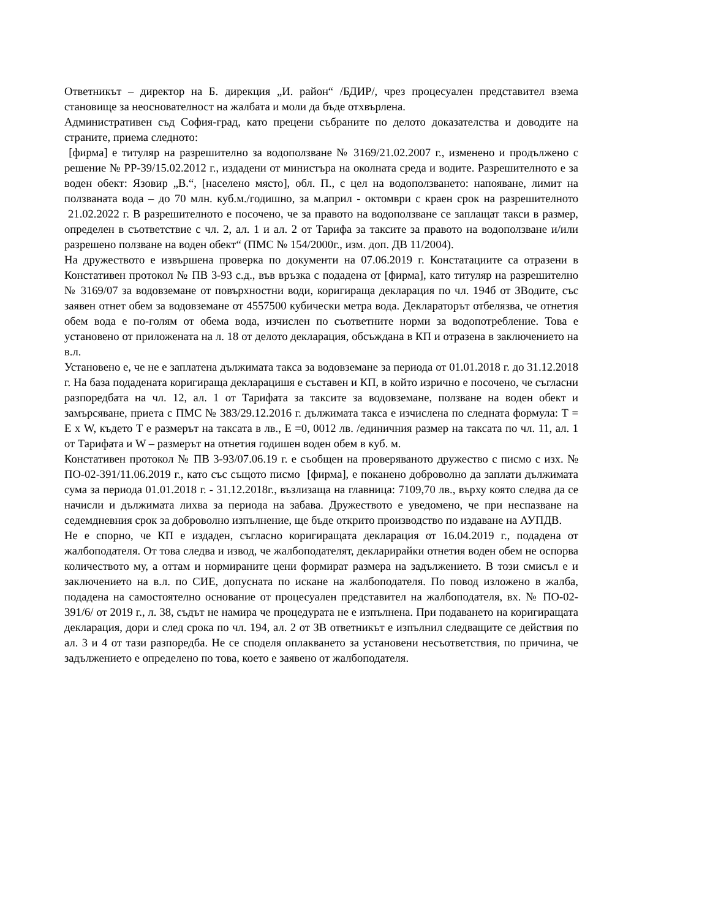Ответникът – директор на Б. дирекция „И. район“ /БДИР/, чрез процесуален представител взема становище за неоснователност на жалбата и моли да бъде отхвърлена.
Административен съд София-град, като прецени събраните по делото доказателства и доводите на страните, приема следното:
[фирма] е титуляр на разрешително за водоползване № 3169/21.02.2007 г., изменено и продължено с решение № РР-39/15.02.2012 г., издадени от министъра на околната среда и водите. Разрешителното е за воден обект: Язовир „В.“, [населено място], обл. П., с цел на водоползването: напояване, лимит на ползваната вода – до 70 млн. куб.м./годишно, за м.април - октомври с краен срок на разрешителното 21.02.2022 г. В разрешителното е посочено, че за правото на водоползване се заплащат такси в размер, определен в съответствие с чл. 2, ал. 1 и ал. 2 от Тарифа за таксите за правото на водоползване и/или разрешено ползване на воден обект“ (ПМС № 154/2000г., изм. доп. ДВ 11/2004).
На дружеството е извършена проверка по документи на 07.06.2019 г. Констатациите са отразени в Констативен протокол № ПВ 3-93 с.д., във връзка с подадена от [фирма], като титуляр на разрешително № 3169/07 за водовземане от повърхностни води, коригираща декларация по чл. 194б от ЗВодите, със заявен отнет обем за водовземане от 4557500 кубически метра вода. Деклараторът отбелязва, че отнетия обем вода е по-голям от обема вода, изчислен по съответните норми за водопотребление. Това е установено от приложената на л. 18 от делото декларация, обсъждана в КП и отразена в заключението на в.л.
Установено е, че не е заплатена дължимата такса за водовземане за периода от 01.01.2018 г. до 31.12.2018 г. На база подадената коригираща декларацишя е съставен и КП, в който изрично е посочено, че съгласни разпоредбата на чл. 12, ал. 1 от Тарифата за таксите за водовземане, ползване на воден обект и замърсяване, приета с ПМС № 383/29.12.2016 г. дължимата такса е изчислена по следната формула: Т = Е х W, където Т е размерът на таксата в лв., Е =0, 0012 лв. /единичния размер на таксата по чл. 11, ал. 1 от Тарифата и W – размерът на отнетия годишен воден обем в куб. м.
Констативен протокол № ПВ 3-93/07.06.19 г. е съобщен на проверяваното дружество с писмо с изх. № ПО-02-391/11.06.2019 г., като със същото писмо [фирма], е поканено доброволно да заплати дължимата сума за периода 01.01.2018 г. - 31.12.2018г., възлизаща на главница: 7109,70 лв., върху която следва да се начисли и дължимата лихва за периода на забава. Дружеството е уведомено, че при неспазване на седемдневния срок за доброволно изпълнение, ще бъде открито производство по издаване на АУПДВ.
Не е спорно, че КП е издаден, съгласно коригиращата декларация от 16.04.2019 г., подадена от жалбоподателя. От това следва и извод, че жалбоподателят, декларирайки отнетия воден обем не оспорва количеството му, а оттам и нормираните цени формират размера на задължението. В този смисъл е и заключението на в.л. по СИЕ, допусната по искане на жалбоподателя. По повод изложено в жалба, подадена на самостоятелно основание от процесуален представител на жалбоподателя, вх. № ПО-02-391/6/ от 2019 г., л. 38, съдът не намира че процедурата не е изпълнена. При подаването на коригиращата декларация, дори и след срока по чл. 194, ал. 2 от ЗВ ответникът е изпълнил следващите се действия по ал. 3 и 4 от тази разпоредба. Не се споделя оплакването за установени несъответствия, по причина, че задължението е определено по това, което е заявено от жалбоподателя.